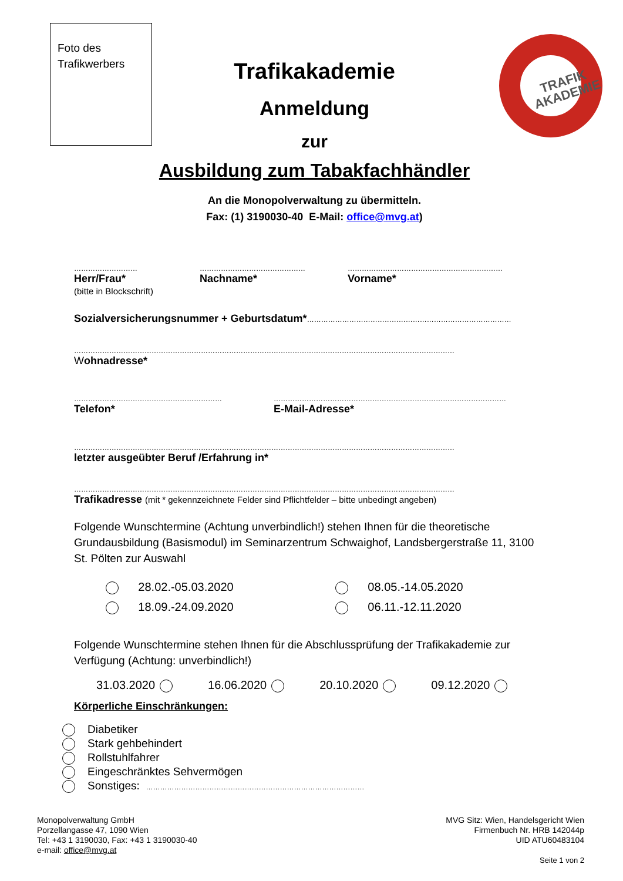Foto des Trafikwerbers
TRAFIK
AKADEMIE
Trafikakademie
Anmeldung
zur
Ausbildung zum Tabakfachhändler
An die Monopolverwaltung zu übermitteln.
Fax: (1) 3190030-40 E-Mail: office@mvg.at)
………………………
Herr/Frau*
(bitte in Blockschrift)
………………………………………
Nachname*
…………………………………………………………
Vorname*
Sozialversicherungsnummer + Geburtsdatum*……………………………………………………………………………
………………………………………………………………………………………………………………………………………………
Wohnadresse*
………………………………………………………
Telefon*
………………………………………………………………………………………
E-Mail-Adresse*
………………………………………………………………………………………………………………………………………………
letzter ausgeübter Beruf /Erfahrung in*
………………………………………………………………………………………………………………………………………………
Trafikadresse (mit * gekennzeichnete Felder sind Pflichtfelder – bitte unbedingt angeben)
Folgende Wunschtermine (Achtung unverbindlich!) stehen Ihnen für die theoretische Grundausbildung (Basismodul) im Seminarzentrum Schwaighof, Landsbergerstraße 11, 3100 St. Pölten zur Auswahl
28.02.-05.03.2020 08.05.-14.05.2020
18.09.-24.09.2020 06.11.-12.11.2020
Folgende Wunschtermine stehen Ihnen für die Abschlussprüfung der Trafikakademie zur Verfügung (Achtung: unverbindlich!)
31.03.2020 16.06.2020 20.10.2020 09.12.2020
Körperliche Einschränkungen:
Diabetiker
Stark gehbehindert
Rollstuhlfahrer
Eingeschränktes Sehvermögen
Sonstiges: …………………………………………………………………………………
Monopolverwaltung GmbH
Porzellangasse 47, 1090 Wien
Tel: +43 1 3190030, Fax: +43 1 3190030-40
e-mail: office@mvg.at
MVG Sitz: Wien, Handelsgericht Wien
Firmenbuch Nr. HRB 142044p
UID ATU60483104
Seite 1 von 2